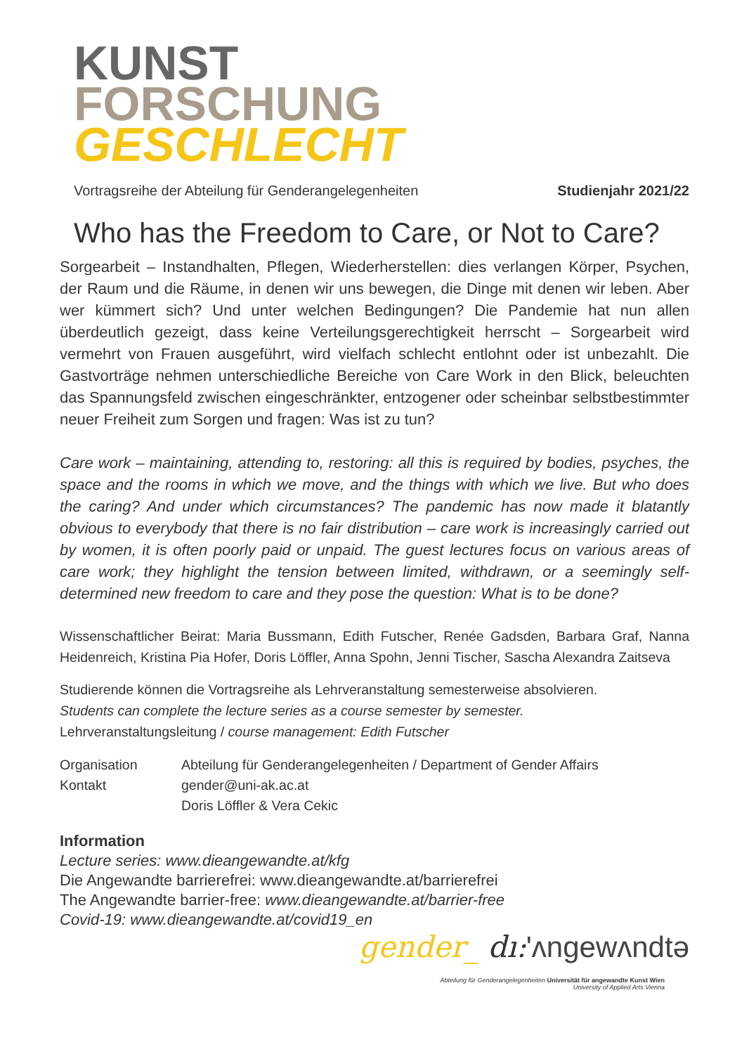KUNST
FORSCHUNG
GESCHLECHT
Vortragsreihe der Abteilung für Genderangelegenheiten Studienjahr 2021/22
Who has the Freedom to Care, or Not to Care?
Sorgearbeit – Instandhalten, Pflegen, Wiederherstellen: dies verlangen Körper, Psychen, der Raum und die Räume, in denen wir uns bewegen, die Dinge mit denen wir leben. Aber wer kümmert sich? Und unter welchen Bedingungen? Die Pandemie hat nun allen überdeutlich gezeigt, dass keine Verteilungsgerechtigkeit herrscht – Sorgearbeit wird vermehrt von Frauen ausgeführt, wird vielfach schlecht entlohnt oder ist unbezahlt. Die Gastvorträge nehmen unterschiedliche Bereiche von Care Work in den Blick, beleuchten das Spannungsfeld zwischen eingeschränkter, entzogener oder scheinbar selbstbestimmter neuer Freiheit zum Sorgen und fragen: Was ist zu tun?
Care work – maintaining, attending to, restoring: all this is required by bodies, psyches, the space and the rooms in which we move, and the things with which we live. But who does the caring? And under which circumstances? The pandemic has now made it blatantly obvious to everybody that there is no fair distribution – care work is increasingly carried out by women, it is often poorly paid or unpaid. The guest lectures focus on various areas of care work; they highlight the tension between limited, withdrawn, or a seemingly self-determined new freedom to care and they pose the question: What is to be done?
Wissenschaftlicher Beirat: Maria Bussmann, Edith Futscher, Renée Gadsden, Barbara Graf, Nanna Heidenreich, Kristina Pia Hofer, Doris Löffler, Anna Spohn, Jenni Tischer, Sascha Alexandra Zaitseva
Studierende können die Vortragsreihe als Lehrveranstaltung semesterweise absolvieren.
Students can complete the lecture series as a course semester by semester.
Lehrveranstaltungsleitung / course management: Edith Futscher
| Organisation | Abteilung für Genderangelegenheiten / Department of Gender Affairs |
| Kontakt | gender@uni-ak.ac.at |
| | Doris Löffler & Vera Cekic |
Information
Lecture series: www.dieangewandte.at/kfg
Die Angewandte barrierefrei: www.dieangewandte.at/barrierefrei
The Angewandte barrier-free: www.dieangewandte.at/barrier-free
Covid-19: www.dieangewandte.at/covid19_en
gender_ dı:'ʌngewʌndtə
Abteilung für Genderangelegenheiten Universität für angewandte Kunst Wien
University of Applied Arts Vienna